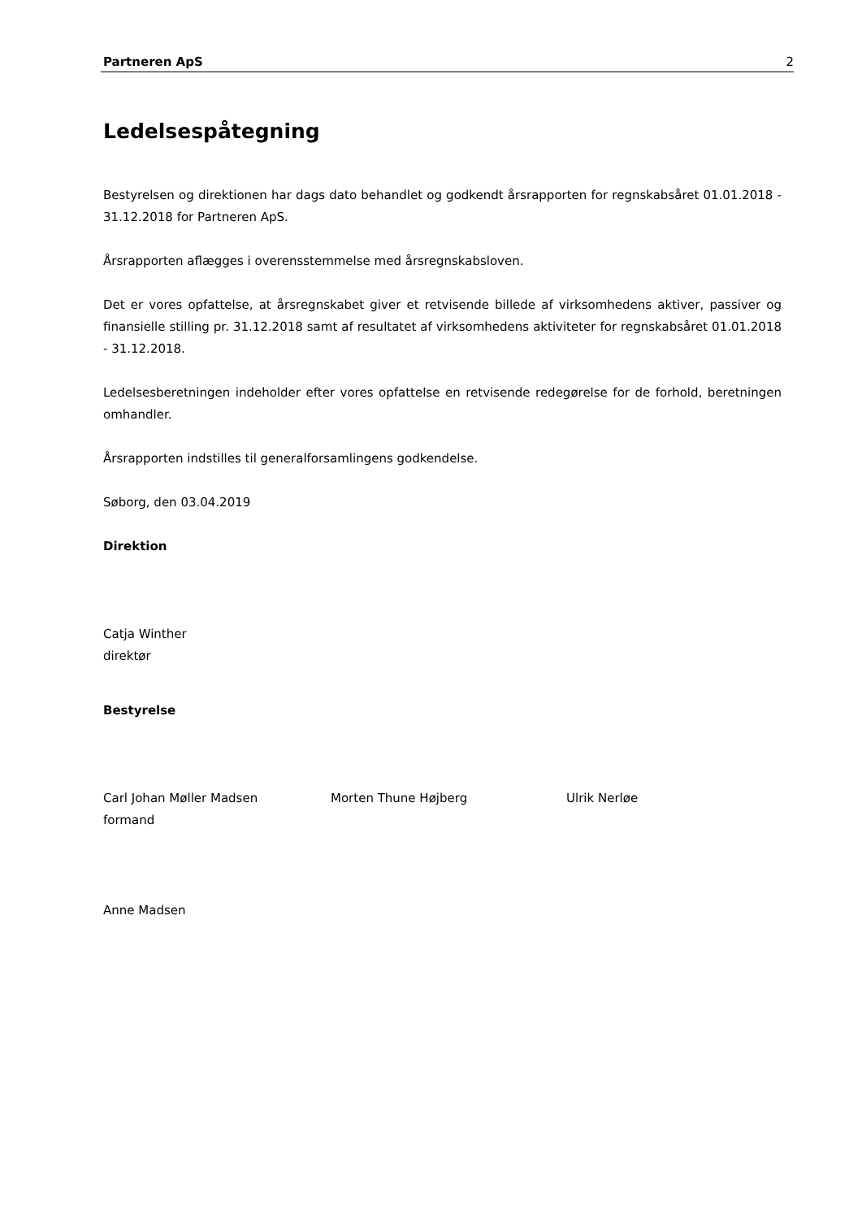Partneren ApS 2
Ledelsespåtegning
Bestyrelsen og direktionen har dags dato behandlet og godkendt årsrapporten for regnskabsåret 01.01.2018 - 31.12.2018 for Partneren ApS.
Årsrapporten aflægges i overensstemmelse med årsregnskabsloven.
Det er vores opfattelse, at årsregnskabet giver et retvisende billede af virksomhedens aktiver, passiver og finansielle stilling pr. 31.12.2018 samt af resultatet af virksomhedens aktiviteter for regnskabsåret 01.01.2018 - 31.12.2018.
Ledelsesberetningen indeholder efter vores opfattelse en retvisende redegørelse for de forhold, beretningen omhandler.
Årsrapporten indstilles til generalforsamlingens godkendelse.
Søborg, den 03.04.2019
Direktion
Catja Winther
direktør
Bestyrelse
Carl Johan Møller Madsen
formand
Morten Thune Højberg Ulrik Nerløe
Anne Madsen